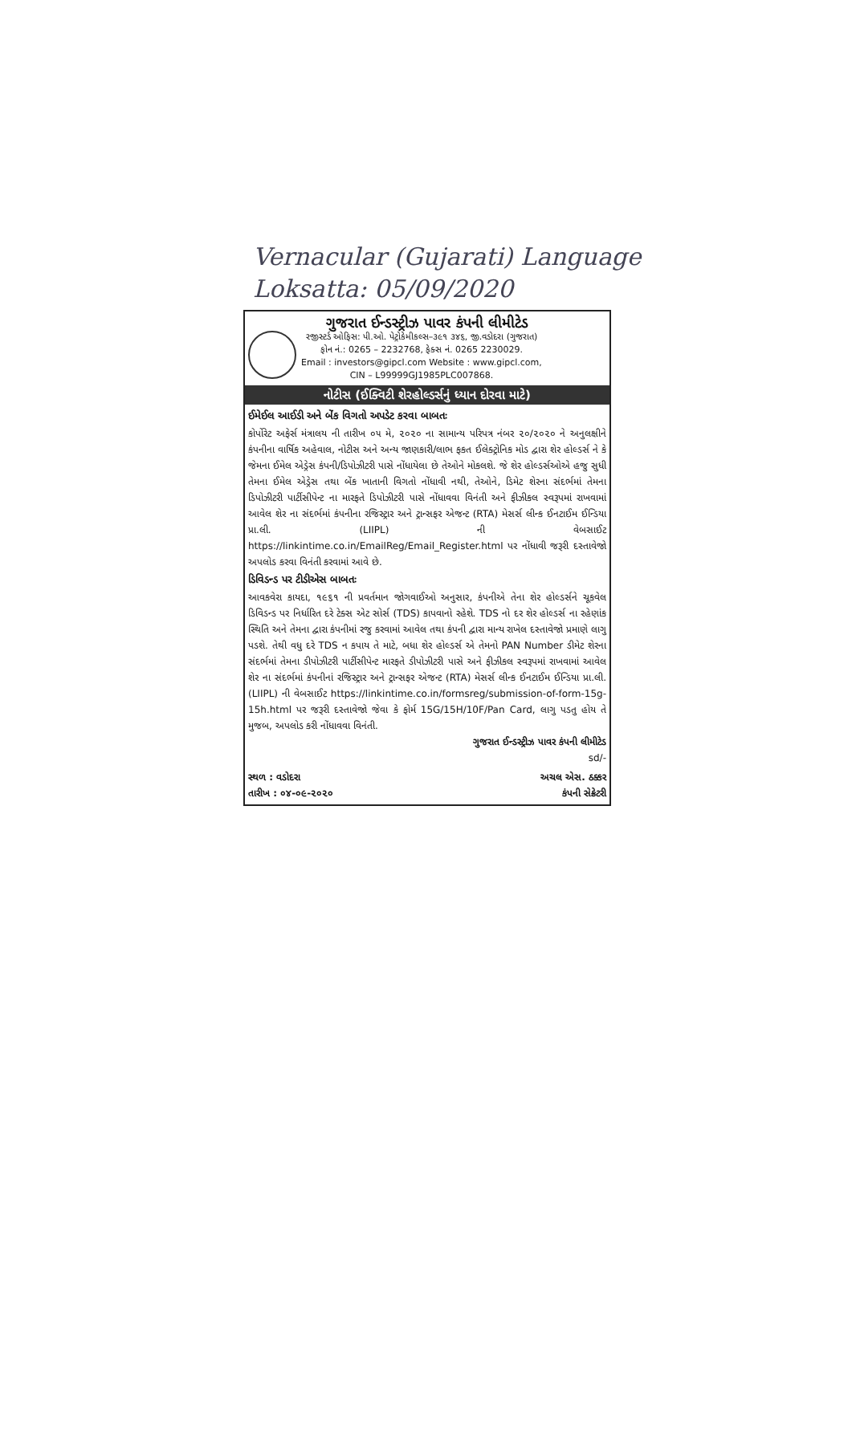Vernacular (Gujarati) Language
Loksatta: 05/09/2020
ગુજરાત ઈન્ડસ્ટ્રીઝ પાવર કંપની લીમીટેડ
રજીસ્ટર્ડ ઓફિસ: પી.ઓ. પેટ્રોકેમીકલ્સ–૩૯૧ ૩૪૬, જી.વડોદરા (ગુજરાત)
ફોન નં.: 0265 – 2232768, ફેક્સ નં. 0265 2230029.
Email : investors@gipcl.com Website : www.gipcl.com,
CIN – L99999GJ1985PLC007868.
નોટીસ (ઈક્વિટી શેરહોલ્ડર્સનું ધ્યાન દોરવા માટે)
ઈમેઈલ આઈડી અને બેંક વિગતો અપડેટ કરવા બાબતઃ
કોર્પોરેટ અફેર્સ મંત્રાલય ની તારીખ ૦૫ મે, ૨૦૨૦ ના સામાન્ય પરિપત્ર નંબર ૨૦/૨૦૨૦ ને અનુલક્ષીને કંપનીના વાર્ષિક અહેવાલ, નોટીસ અને અન્ય જાણકારી/લાભ ફકત ઈલેક્ટ્રોનિક મોડ દ્વારા શેર હોલ્ડર્સ ને કે જેમના ઈમેલ એડ્રેસ કંપની/ડિપોઝીટરી પાસે નોંધાયેલા છે તેઓને મોકલશે. જે શેર હોલ્ડર્સઓએ હજુ સુધી તેમના ઈમેલ એડ્રેસ તથા બેંક ખાતાની વિગતો નોંધાવી નથી, તેઓને, ડિમેટ શેરના સંદર્ભમાં તેમના ડિપોઝીટરી પાર્ટીસીપેન્ટ ના મારફતે ડિપોઝીટરી પાસે નોંધાવવા વિનંતી અને ફીઝીકલ સ્વરૂપમાં રાખવામાં આવેલ શેર ના સંદર્ભમાં કંપનીના રજિસ્ટ્રાર અને ટ્રાન્સફર એજન્ટ (RTA) મેસર્સ લીન્ક ઈનટાઈમ ઈન્ડિયા પ્રા.લી. (LIIPL) ની વેબસાઈટ https://linkintime.co.in/EmailReg/Email_Register.html પર નોંધાવી જરૂરી દસ્તાવેજો અપલોડ કરવા વિનંતી કરવામાં આવે છે.
ડિવિડન્ડ પર ટીડીએસ બાબતઃ
આવકવેરા કાયદા, ૧૯૬૧ ની પ્રવર્તમાન જોગવાઈઓ અનુસાર, કંપનીએ તેના શેર હોલ્ડર્સને ચૂકવેલ ડિવિડન્ડ પર નિર્ધારિત દરે ટેક્સ એટ સોર્સ (TDS) કાપવાનો રહેશે. TDS નો દર શેર હોલ્ડર્સ ના રહેણાંક સ્થિતિ અને તેમના દ્વારા કંપનીમાં રજુ કરવામાં આવેલ તથા કંપની દ્વારા માન્ય રાખેલ દસ્તાવેજો પ્રમાણે લાગુ પડશે. તેથી વધુ દરે TDS ન કપાય તે માટે, બધા શેર હોલ્ડર્સ એ તેમનો PAN Number ડીમેટ શેરના સંદર્ભમાં તેમના ડીપોઝીટરી પાર્ટીસીપેન્ટ મારફતે ડીપોઝીટરી પાસે અને ફીઝીકલ સ્વરૂપમાં રાખવામાં આવેલ શેર ના સંદર્ભમાં કંપનીનાં રજિસ્ટ્રાર અને ટ્રાન્સફર એજન્ટ (RTA) મેસર્સ લીન્ક ઈનટાઈમ ઈન્ડિયા પ્રા.લી. (LIIPL) ની વેબસાઈટ https://linkintime.co.in/formsreg/submission-of-form-15g-15h.html પર જરૂરી દસ્તાવેજો જેવા કે ફોર્મ 15G/15H/10F/Pan Card, લાગુ પડતુ હોય તે મુજબ, અપલોડ કરી નોંધાવવા વિનંતી.
ગુજરાત ઈન્ડસ્ટ્રીઝ પાવર કંપની લીમીટેડ
sd/-
સ્થળ : વડોદરા
તારીખ : ૦૪-૦૯-૨૦૨૦
અચલ એસ. ઠક્કર
કંપની સેક્રેટરી